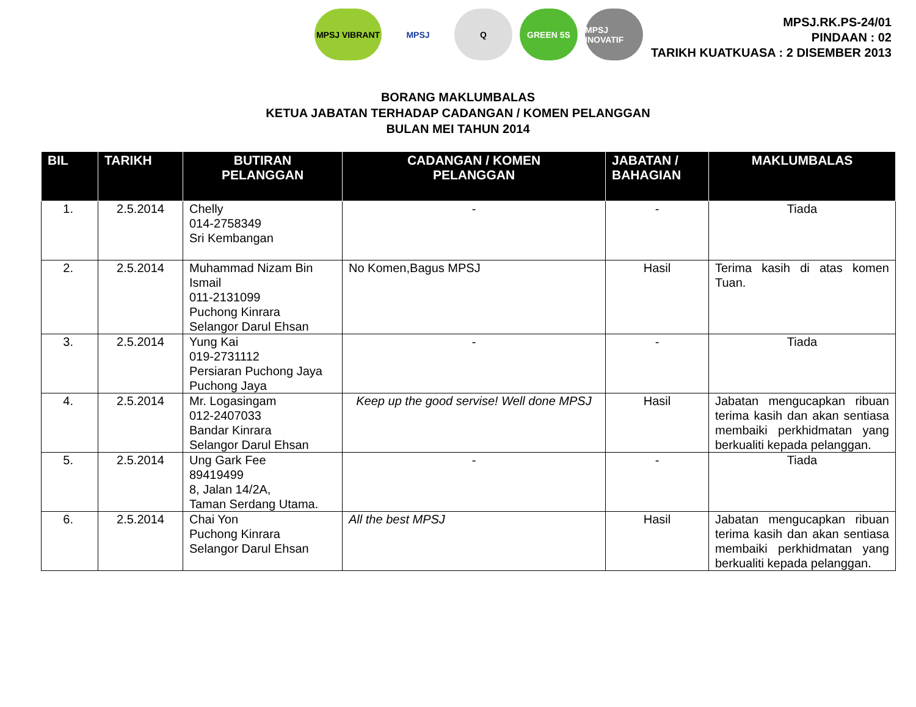MPSJ VIBRANT MPSJ Q GREEN 5S MPSJ INOVATIF
MPSJ.RK.PS-24/01
PINDAAN : 02
TARIKH KUATKUASA : 2 DISEMBER 2013
BORANG MAKLUMBALAS
KETUA JABATAN TERHADAP CADANGAN / KOMEN PELANGGAN
BULAN MEI TAHUN 2014
| BIL | TARIKH | BUTIRAN PELANGGAN | CADANGAN / KOMEN PELANGGAN | JABATAN / BAHAGIAN | MAKLUMBALAS |
| --- | --- | --- | --- | --- | --- |
| 1. | 2.5.2014 | Chelly 014-2758349 Sri Kembangan | - | - | Tiada |
| 2. | 2.5.2014 | Muhammad Nizam Bin Ismail 011-2131099 Puchong Kinrara Selangor Darul Ehsan | No Komen,Bagus MPSJ | Hasil | Terima kasih di atas komen Tuan. |
| 3. | 2.5.2014 | Yung Kai 019-2731112 Persiaran Puchong Jaya Puchong Jaya | - | - | Tiada |
| 4. | 2.5.2014 | Mr. Logasingam 012-2407033 Bandar Kinrara Selangor Darul Ehsan | Keep up the good servise! Well done MPSJ | Hasil | Jabatan mengucapkan ribuan terima kasih dan akan sentiasa membaiki perkhidmatan yang berkualiti kepada pelanggan. |
| 5. | 2.5.2014 | Ung Gark Fee 89419499 8, Jalan 14/2A, Taman Serdang Utama. | - | - | Tiada |
| 6. | 2.5.2014 | Chai Yon Puchong Kinrara Selangor Darul Ehsan | All the best MPSJ | Hasil | Jabatan mengucapkan ribuan terima kasih dan akan sentiasa membaiki perkhidmatan yang berkualiti kepada pelanggan. |